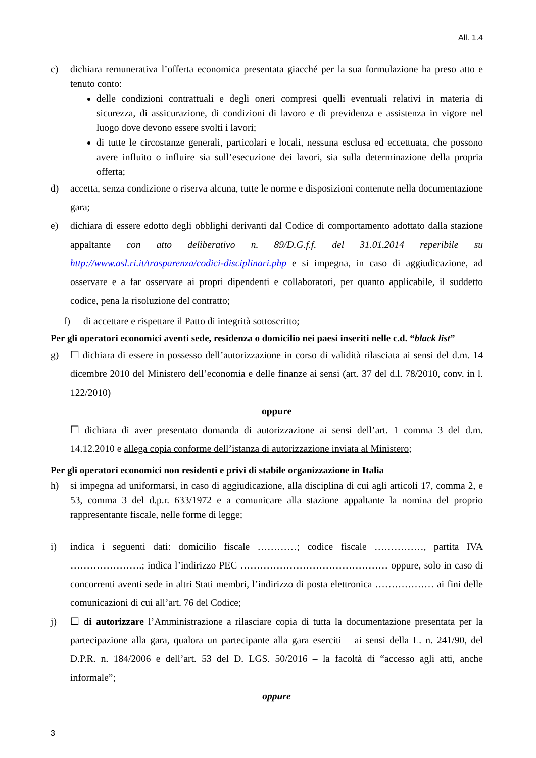All. 1.4
c) dichiara remunerativa l’offerta economica presentata giacché per la sua formulazione ha preso atto e tenuto conto:
delle condizioni contrattuali e degli oneri compresi quelli eventuali relativi in materia di sicurezza, di assicurazione, di condizioni di lavoro e di previdenza e assistenza in vigore nel luogo dove devono essere svolti i lavori;
di tutte le circostanze generali, particolari e locali, nessuna esclusa ed eccettuata, che possono avere influito o influire sia sull’esecuzione dei lavori, sia sulla determinazione della propria offerta;
d) accetta, senza condizione o riserva alcuna, tutte le norme e disposizioni contenute nella documentazione gara;
e) dichiara di essere edotto degli obblighi derivanti dal Codice di comportamento adottato dalla stazione appaltante con atto deliberativo n. 89/D.G.f.f. del 31.01.2014 reperibile su http://www.asl.ri.it/trasparenza/codici-disciplinari.php e si impegna, in caso di aggiudicazione, ad osservare e a far osservare ai propri dipendenti e collaboratori, per quanto applicabile, il suddetto codice, pena la risoluzione del contratto;
f) di accettare e rispettare il Patto di integrità sottoscritto;
Per gli operatori economici aventi sede, residenza o domicilio nei paesi inseriti nelle c.d. “black list”
g) ☐ dichiara di essere in possesso dell’autorizzazione in corso di validità rilasciata ai sensi del d.m. 14 dicembre 2010 del Ministero dell’economia e delle finanze ai sensi (art. 37 del d.l. 78/2010, conv. in l. 122/2010)
oppure
☐ dichiara di aver presentato domanda di autorizzazione ai sensi dell’art. 1 comma 3 del d.m. 14.12.2010 e allega copia conforme dell’istanza di autorizzazione inviata al Ministero;
Per gli operatori economici non residenti e privi di stabile organizzazione in Italia
h) si impegna ad uniformarsi, in caso di aggiudicazione, alla disciplina di cui agli articoli 17, comma 2, e 53, comma 3 del d.p.r. 633/1972 e a comunicare alla stazione appaltante la nomina del proprio rappresentante fiscale, nelle forme di legge;
i) indica i seguenti dati: domicilio fiscale …………; codice fiscale ……………, partita IVA ………………….; indica l’indirizzo PEC ……………………………………… oppure, solo in caso di concorrenti aventi sede in altri Stati membri, l’indirizzo di posta elettronica ……………… ai fini delle comunicazioni di cui all’art. 76 del Codice;
j) ☐ di autorizzare l’Amministrazione a rilasciare copia di tutta la documentazione presentata per la partecipazione alla gara, qualora un partecipante alla gara eserciti – ai sensi della L. n. 241/90, del D.P.R. n. 184/2006 e dell’art. 53 del D. LGS. 50/2016 – la facoltà di “accesso agli atti, anche informale”;
oppure
3